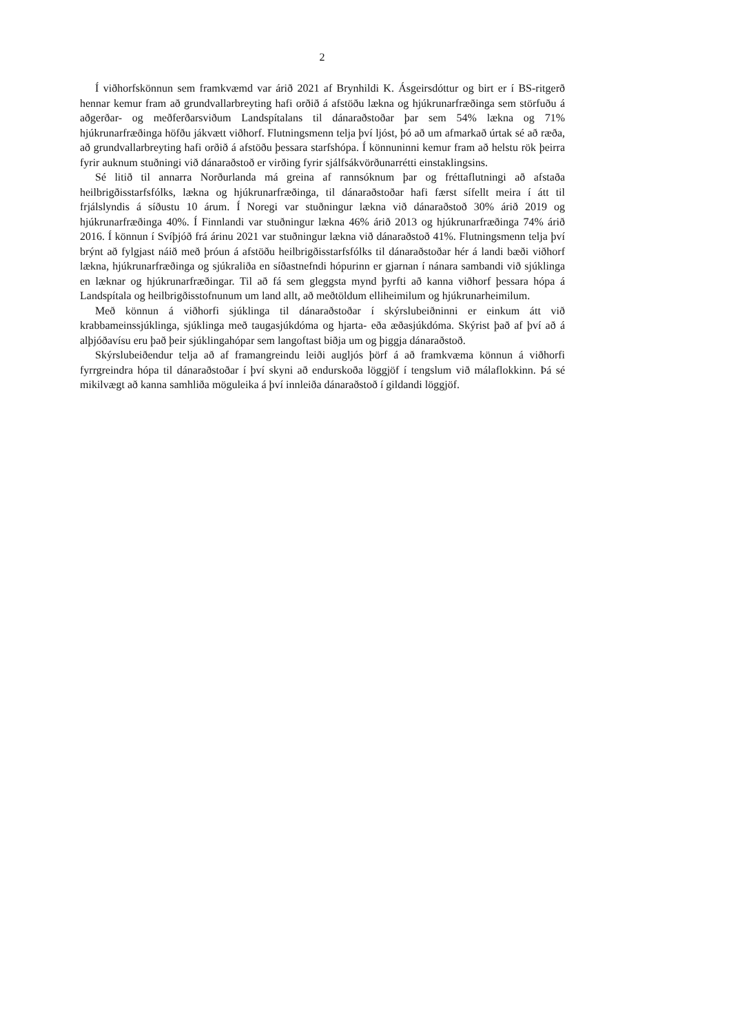2
Í viðhorfskönnun sem framkvæmd var árið 2021 af Brynhildi K. Ásgeirsdóttur og birt er í BS-ritgerð hennar kemur fram að grundvallarbreyting hafi orðið á afstöðu lækna og hjúkrunarfræðinga sem störfuðu á aðgerðar- og meðferðarsviðum Landspítalans til dánaraðstoðar þar sem 54% lækna og 71% hjúkrunarfræðinga höfðu jákvætt viðhorf. Flutningsmenn telja því ljóst, þó að um afmarkað úrtak sé að ræða, að grundvallarbreyting hafi orðið á afstöðu þessara starfshópa. Í könnuninni kemur fram að helstu rök þeirra fyrir auknum stuðningi við dánaraðstoð er virðing fyrir sjálfsákvörðunarrétti einstaklingsins.
Sé litið til annarra Norðurlanda má greina af rannsóknum þar og fréttaflutningi að afstaða heilbrigðisstarfsfólks, lækna og hjúkrunarfræðinga, til dánaraðstoðar hafi færst sífellt meira í átt til frjálslyndis á síðustu 10 árum. Í Noregi var stuðningur lækna við dánaraðstoð 30% árið 2019 og hjúkrunarfræðinga 40%. Í Finnlandi var stuðningur lækna 46% árið 2013 og hjúkrunarfræðinga 74% árið 2016. Í könnun í Svíþjóð frá árinu 2021 var stuðningur lækna við dánaraðstoð 41%. Flutningsmenn telja því brýnt að fylgjast náið með þróun á afstöðu heilbrigðisstarfsfólks til dánaraðstoðar hér á landi bæði viðhorf lækna, hjúkrunarfræðinga og sjúkraliða en síðastnefndi hópurinn er gjarnan í nánara sambandi við sjúklinga en læknar og hjúkrunarfræðingar. Til að fá sem gleggsta mynd þyrfti að kanna viðhorf þessara hópa á Landspítala og heilbrigðisstofnunum um land allt, að meðtöldum elliheimilum og hjúkrunarheimilum.
Með könnun á viðhorfi sjúklinga til dánaraðstoðar í skýrslubeiðninni er einkum átt við krabbameinssjúklinga, sjúklinga með taugasjúkdóma og hjarta- eða æðasjúkdóma. Skýrist það af því að á alþjóðavísu eru það þeir sjúklingahópar sem langoftast biðja um og þiggja dánaraðstoð.
Skýrslubeiðendur telja að af framangreindu leiði augljós þörf á að framkvæma könnun á viðhorfi fyrrgreindra hópa til dánaraðstoðar í því skyni að endurskoða löggjöf í tengslum við málaflokkinn. Þá sé mikilvægt að kanna samhliða möguleika á því innleiða dánaraðstoð í gildandi löggjöf.